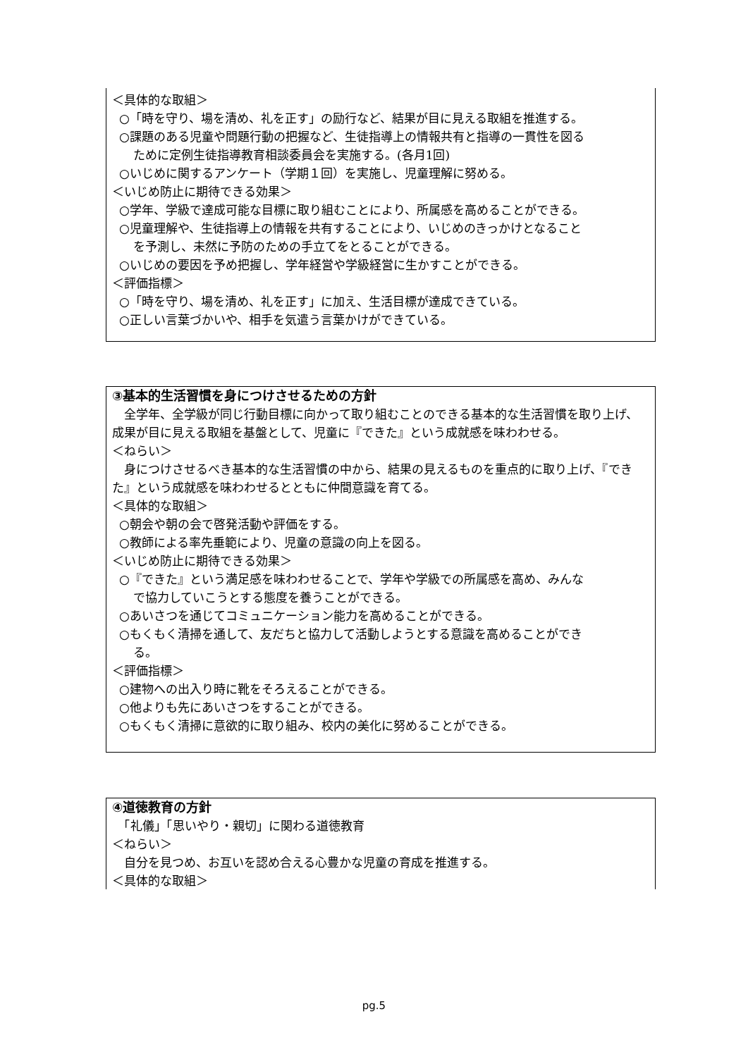＜具体的な取組＞
○「時を守り、場を清め、礼を正す」の励行など、結果が目に見える取組を推進する。
○課題のある児童や問題行動の把握など、生徒指導上の情報共有と指導の一貫性を図る
ために定例生徒指導教育相談委員会を実施する。(各月1回)
○いじめに関するアンケート（学期１回）を実施し、児童理解に努める。
＜いじめ防止に期待できる効果＞
○学年、学級で達成可能な目標に取り組むことにより、所属感を高めることができる。
○児童理解や、生徒指導上の情報を共有することにより、いじめのきっかけとなること
を予測し、未然に予防のための手立てをとることができる。
○いじめの要因を予め把握し、学年経営や学級経営に生かすことができる。
＜評価指標＞
○「時を守り、場を清め、礼を正す」に加え、生活目標が達成できている。
○正しい言葉づかいや、相手を気遣う言葉かけができている。
③基本的生活習慣を身につけさせるための方針
　全学年、全学級が同じ行動目標に向かって取り組むことのできる基本的な生活習慣を取り上げ、成果が目に見える取組を基盤として、児童に『できた』という成就感を味わわせる。
＜ねらい＞
　身につけさせるべき基本的な生活習慣の中から、結果の見えるものを重点的に取り上げ、『できた』という成就感を味わわせるとともに仲間意識を育てる。
＜具体的な取組＞
○朝会や朝の会で啓発活動や評価をする。
○教師による率先垂範により、児童の意識の向上を図る。
＜いじめ防止に期待できる効果＞
○『できた』という満足感を味わわせることで、学年や学級での所属感を高め、みんな
で協力していこうとする態度を養うことができる。
○あいさつを通じてコミュニケーション能力を高めることができる。
○もくもく清掃を通して、友だちと協力して活動しようとする意識を高めることができ
る。
＜評価指標＞
○建物への出入り時に靴をそろえることができる。
○他よりも先にあいさつをすることができる。
○もくもく清掃に意欲的に取り組み、校内の美化に努めることができる。
④道徳教育の方針
　「礼儀」「思いやり・親切」に関わる道徳教育
＜ねらい＞
　自分を見つめ、お互いを認め合える心豊かな児童の育成を推進する。
＜具体的な取組＞
pg.5